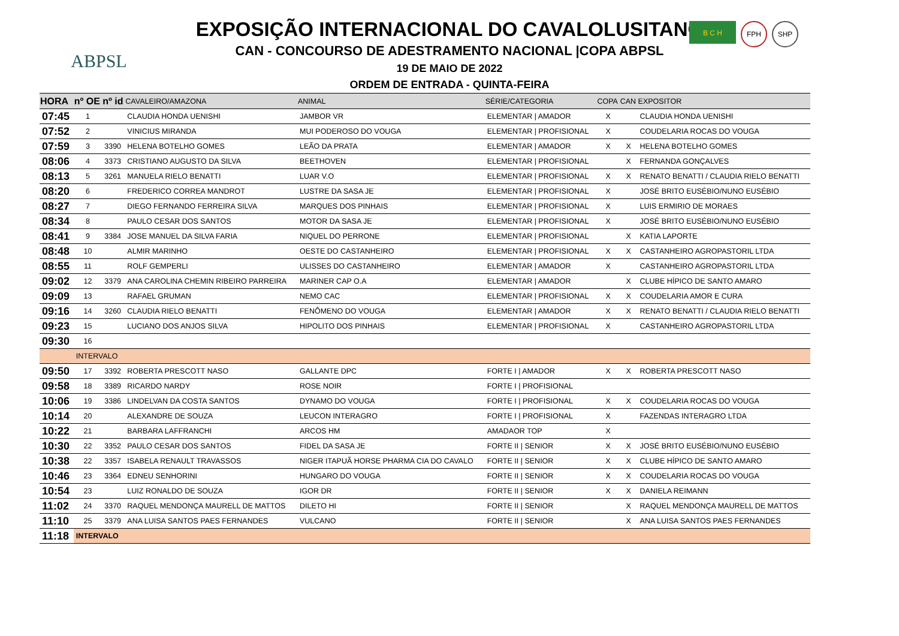ABPSL
B C H
FPH SHP
EXPOSIÇÃO INTERNACIONAL DO CAVALOLUSITANO
CAN - CONCOURSO DE ADESTRAMENTO NACIONAL |COPA ABPSL
19 DE MAIO DE 2022
ORDEM DE ENTRADA - QUINTA-FEIRA
| HORA | nº OE | nº id | CAVALEIRO/AMAZONA | ANIMAL | SÉRIE/CATEGORIA | COPA | CAN | EXPOSITOR |
| --- | --- | --- | --- | --- | --- | --- | --- | --- |
| 07:45 | 1 | | CLAUDIA HONDA UENISHI | JAMBOR VR | ELEMENTAR / AMADOR | X | | CLAUDIA HONDA UENISHI |
| 07:52 | 2 | | VINICIUS MIRANDA | MUI PODEROSO DO VOUGA | ELEMENTAR / PROFISIONAL | X | | COUDELARIA ROCAS DO VOUGA |
| 07:59 | 3 | 3390 | HELENA BOTELHO GOMES | LEÃO DA PRATA | ELEMENTAR / AMADOR | X | X | HELENA BOTELHO GOMES |
| 08:06 | 4 | 3373 | CRISTIANO AUGUSTO DA SILVA | BEETHOVEN | ELEMENTAR / PROFISIONAL | | X | FERNANDA GONÇALVES |
| 08:13 | 5 | 3261 | MANUELA RIELO BENATTI | LUAR V.O | ELEMENTAR / PROFISIONAL | X | X | RENATO BENATTI / CLAUDIA RIELO BENATTI |
| 08:20 | 6 | | FREDERICO CORREA MANDROT | LUSTRE DA SASA JE | ELEMENTAR / PROFISIONAL | X | | JOSÉ BRITO EUSÉBIO/NUNO EUSÉBIO |
| 08:27 | 7 | | DIEGO FERNANDO FERREIRA SILVA | MARQUES DOS PINHAIS | ELEMENTAR / PROFISIONAL | X | | LUIS ERMIRIO DE MORAES |
| 08:34 | 8 | | PAULO CESAR DOS SANTOS | MOTOR DA SASA JE | ELEMENTAR / PROFISIONAL | X | | JOSÉ BRITO EUSÉBIO/NUNO EUSÉBIO |
| 08:41 | 9 | 3384 | JOSE MANUEL DA SILVA FARIA | NIQUEL DO PERRONE | ELEMENTAR / PROFISIONAL | | X | KATIA LAPORTE |
| 08:48 | 10 | | ALMIR MARINHO | OESTE DO CASTANHEIRO | ELEMENTAR / PROFISIONAL | X | X | CASTANHEIRO AGROPASTORIL LTDA |
| 08:55 | 11 | | ROLF GEMPERLI | ULISSES DO CASTANHEIRO | ELEMENTAR / AMADOR | X | | CASTANHEIRO AGROPASTORIL LTDA |
| 09:02 | 12 | 3379 | ANA CAROLINA CHEMIN RIBEIRO PARREIRA | MARINER CAP O.A | ELEMENTAR / AMADOR | | X | CLUBE HÍPICO DE SANTO AMARO |
| 09:09 | 13 | | RAFAEL GRUMAN | NEMO CAC | ELEMENTAR / PROFISIONAL | X | X | COUDELARIA AMOR E CURA |
| 09:16 | 14 | 3260 | CLAUDIA RIELO BENATTI | FENÔMENO DO VOUGA | ELEMENTAR / AMADOR | X | X | RENATO BENATTI / CLAUDIA RIELO BENATTI |
| 09:23 | 15 | | LUCIANO DOS ANJOS SILVA | HIPOLITO DOS PINHAIS | ELEMENTAR / PROFISIONAL | X | | CASTANHEIRO AGROPASTORIL LTDA |
| 09:30 | 16 | | | | | | | |
| | INTERVALO | | | | | | | |
| 09:50 | 17 | 3392 | ROBERTA PRESCOTT NASO | GALLANTE DPC | FORTE I / AMADOR | X | X | ROBERTA PRESCOTT NASO |
| 09:58 | 18 | 3389 | RICARDO NARDY | ROSE NOIR | FORTE I / PROFISIONAL | | | |
| 10:06 | 19 | 3386 | LINDELVAN DA COSTA SANTOS | DYNAMO DO VOUGA | FORTE I / PROFISIONAL | X | X | COUDELARIA ROCAS DO VOUGA |
| 10:14 | 20 | | ALEXANDRE DE SOUZA | LEUCON INTERAGRO | FORTE I / PROFISIONAL | X | | FAZENDAS INTERAGRO LTDA |
| 10:22 | 21 | | BARBARA LAFFRANCHI | ARCOS HM | AMADAOR TOP | X | | |
| 10:30 | 22 | 3352 | PAULO CESAR DOS SANTOS | FIDEL DA SASA JE | FORTE II / SENIOR | X | X | JOSÉ BRITO EUSÉBIO/NUNO EUSÉBIO |
| 10:38 | 22 | 3357 | ISABELA RENAULT TRAVASSOS | NIGER ITAPUÃ HORSE PHARMA CIA DO CAVALO | FORTE II / SENIOR | X | X | CLUBE HÍPICO DE SANTO AMARO |
| 10:46 | 23 | 3364 | EDNEU SENHORINI | HUNGARO DO VOUGA | FORTE II / SENIOR | X | X | COUDELARIA ROCAS DO VOUGA |
| 10:54 | 23 | | LUIZ RONALDO DE SOUZA | IGOR DR | FORTE II / SENIOR | X | X | DANIELA REIMANN |
| 11:02 | 24 | 3370 | RAQUEL MENDONÇA MAURELL DE MATTOS | DILETO HI | FORTE II / SENIOR | | X | RAQUEL MENDONÇA MAURELL DE MATTOS |
| 11:10 | 25 | 3379 | ANA LUISA SANTOS PAES FERNANDES | VULCANO | FORTE II / SENIOR | | X | ANA LUISA SANTOS PAES FERNANDES |
| 11:18 | INTERVALO | | | | | | | |